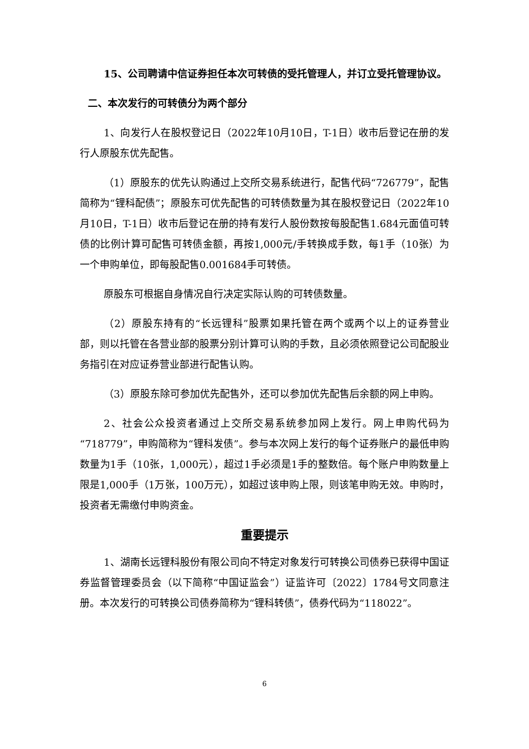15、公司聘请中信证券担任本次可转债的受托管理人，并订立受托管理协议。
二、本次发行的可转债分为两个部分
1、向发行人在股权登记日（2022年10月10日，T-1日）收市后登记在册的发行人原股东优先配售。
（1）原股东的优先认购通过上交所交易系统进行，配售代码“726779”，配售简称为“锂科配债”；原股东可优先配售的可转债数量为其在股权登记日（2022年10月10日，T-1日）收市后登记在册的持有发行人股份数按每股配售1.684元面值可转债的比例计算可配售可转债金额，再按1,000元/手转换成手数，每1手（10张）为一个申购单位，即每股配售0.001684手可转债。
原股东可根据自身情况自行决定实际认购的可转债数量。
（2）原股东持有的“长远锂科”股票如果托管在两个或两个以上的证券营业部，则以托管在各营业部的股票分别计算可认购的手数，且必须依照登记公司配股业务指引在对应证券营业部进行配售认购。
（3）原股东除可参加优先配售外，还可以参加优先配售后余额的网上申购。
2、社会公众投资者通过上交所交易系统参加网上发行。网上申购代码为“718779”，申购简称为“锂科发债”。参与本次网上发行的每个证券账户的最低申购数量为1手（10张，1,000元），超过1手必须是1手的整数倍。每个账户申购数量上限是1,000手（1万张，100万元），如超过该申购上限，则该笔申购无效。申购时，投资者无需缴付申购资金。
重要提示
1、湖南长远锂科股份有限公司向不特定对象发行可转换公司债券已获得中国证券监督管理委员会（以下简称“中国证监会”）证监许可〔2022〕1784号文同意注册。本次发行的可转换公司债券简称为“锂科转债”，债券代码为“118022”。
6